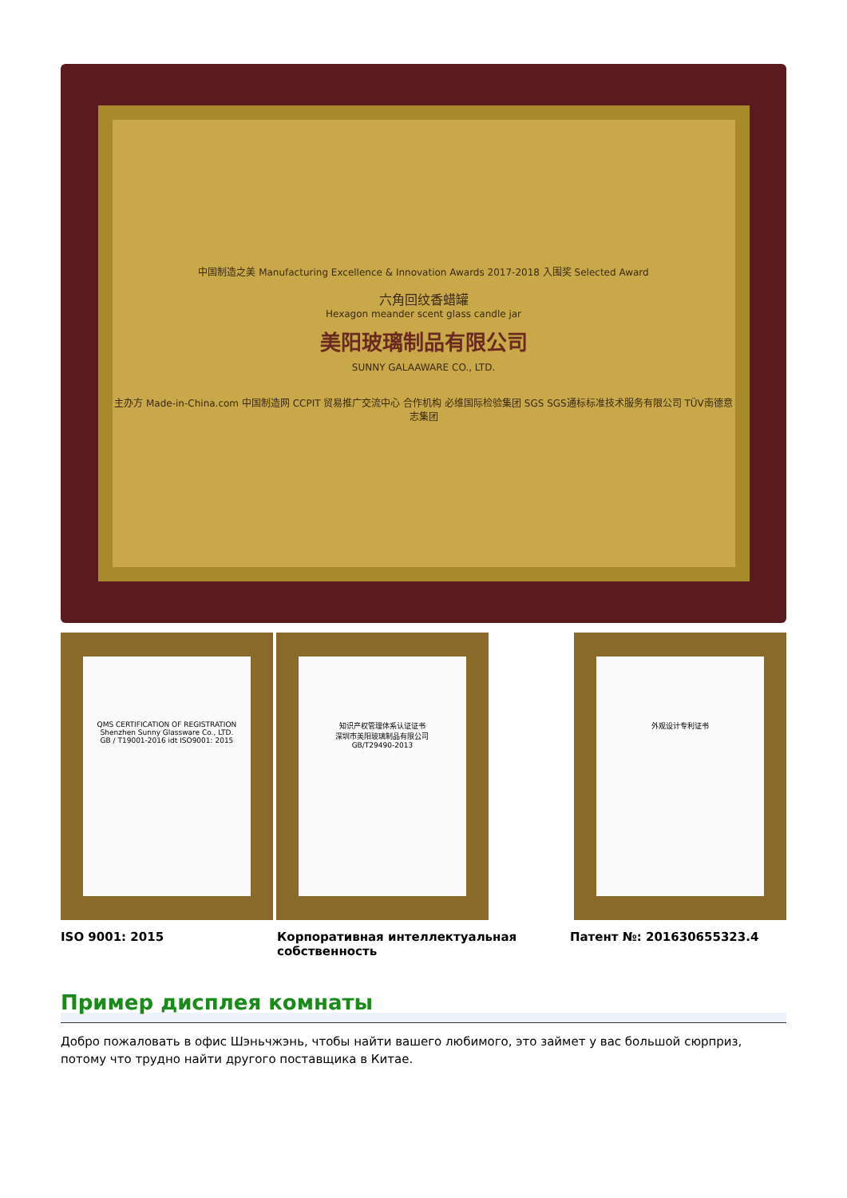中国制造之美 Manufacturing Excellence & Innovation Awards 2017-2018 入围奖 Selected Award
六角回纹香蜡罐
Hexagon meander scent glass candle jar
美阳玻璃制品有限公司
SUNNY GALAAWARE CO., LTD.
主办方 Made-in-China.com 中国制造网 CCPIT 贸易推广交流中心 合作机构 必维国际检验集团 SGS SGS通标标准技术服务有限公司 TÜV南德意志集团
QMS CERTIFICATION OF REGISTRATION
Shenzhen Sunny Glassware Co., LTD.
GB / T19001-2016 idt ISO9001: 2015
知识产权管理体系认证证书
深圳市美阳玻璃制品有限公司
GB/T29490-2013
外观设计专利证书
ISO 9001: 2015 Корпоративная интеллектуальная собственность
Патент №: 201630655323.4
Пример дисплея комнаты
Добро пожаловать в офис Шэньчжэнь, чтобы найти вашего любимого, это займет у вас большой сюрприз, потому что трудно найти другого поставщика в Китае.